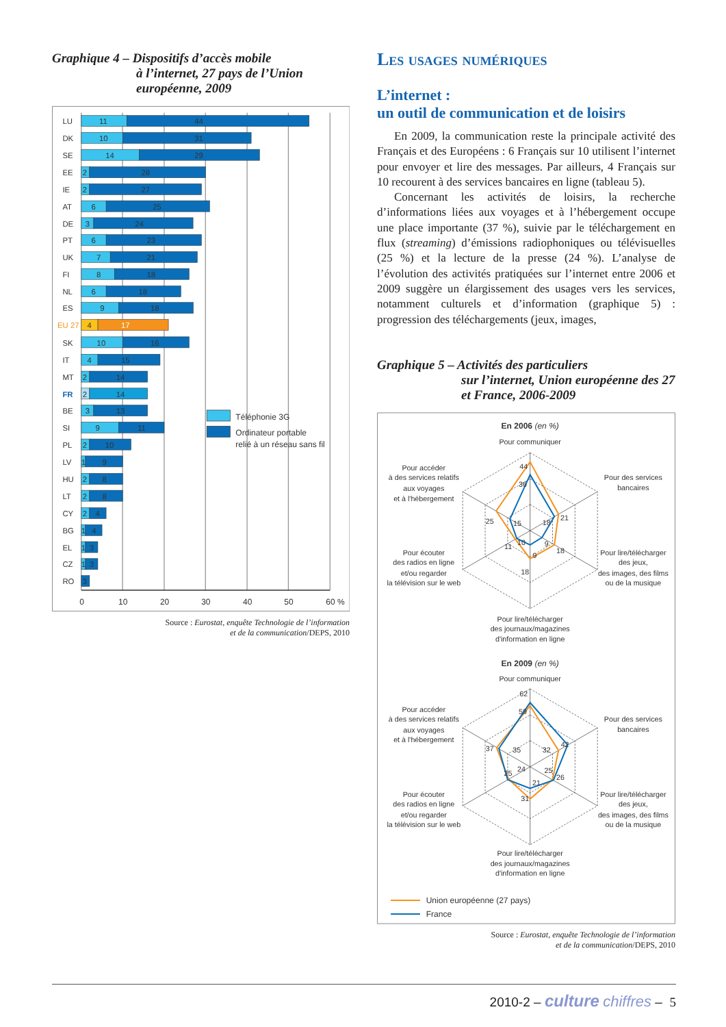Graphique 4 – Dispositifs d’accès mobile
à l’internet, 27 pays de l’Union européenne, 2009
0
10
20
30
40
50
60 %
LU
11
44
DK
10
31
SE
14
29
EE
2
28
IE
2
27
AT
6
25
DE
3
24
PT
6
23
UK
7
21
FI
8
18
NL
6
18
ES
9
18
EU 27
4
17
SK
10
16
IT
4
15
MT
2
14
FR
2
14
BE
3
13
SI
9
11
PL
2
10
LV
1
9
HU
2
8
LT
2
8
CY
2
4
BG
1
4
EL
1
3
CZ
1
3
RO
3
Téléphonie 3G
Ordinateur portable
relié à un réseau sans fil
Source : Eurostat, enquête Technologie de l’information
et de la communication/DEPS, 2010
Les usages numériques
L’internet :
un outil de communication et de loisirs
En 2009, la communication reste la principale activité des Français et des Européens : 6 Français sur 10 utilisent l’internet pour envoyer et lire des messages. Par ailleurs, 4 Français sur 10 recourent à des services bancaires en ligne (tableau 5).
Concernant les activités de loisirs, la recherche d’informations liées aux voyages et à l’hébergement occupe une place importante (37 %), suivie par le téléchargement en flux (streaming) d’émissions radiophoniques ou télévisuelles (25 %) et la lecture de la presse (24 %). L’analyse de l’évolution des activités pratiquées sur l’internet entre 2006 et 2009 suggère un élargissement des usages vers les services, notamment culturels et d’information (graphique 5) : progression des téléchargements (jeux, images,
Graphique 5 – Activités des particuliers
sur l’internet, Union européenne des 27 et France, 2006-2009
En 2006 (en %)
Pour communiquer
Pour accéder
à des services relatifs
aux voyages
et à l'hébergement
Pour des services
bancaires
Pour écouter
des radios en ligne
et/ou regarder
la télévision sur le web
Pour lire/télécharger
des jeux,
des images, des films
ou de la musique
Pour lire/télécharger
des journaux/magazines
d'information en ligne
44
36
21
18
25
15
18
9
11
10
9
18
En 2009 (en %)
Pour communiquer
Pour accéder
à des services relatifs
aux voyages
et à l'hébergement
Pour des services
bancaires
Pour écouter
des radios en ligne
et/ou regarder
la télévision sur le web
Pour lire/télécharger
des jeux,
des images, des films
ou de la musique
Pour lire/télécharger
des journaux/magazines
d'information en ligne
62
59
42
32
37
35
26
25
25
24
21
31
Union européenne (27 pays)
France
Source : Eurostat, enquête Technologie de l’information
et de la communication/DEPS, 2010
2010-2 – culture chiffres – 5